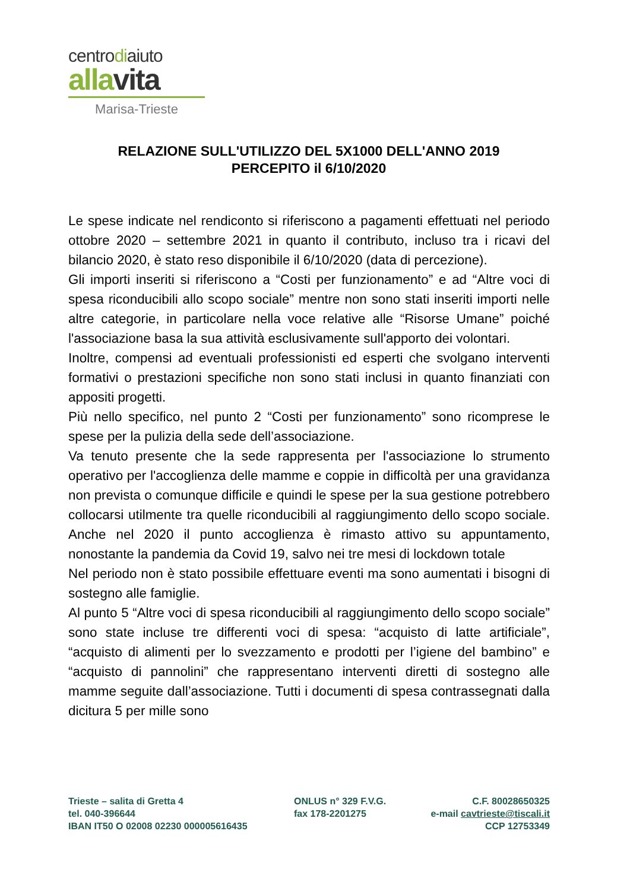centrodiaiuto
allavita
Marisa-Trieste
RELAZIONE SULL'UTILIZZO DEL 5X1000 DELL'ANNO 2019
PERCEPITO il 6/10/2020
Le spese indicate nel rendiconto si riferiscono a pagamenti effettuati nel periodo ottobre 2020 – settembre 2021 in quanto il contributo, incluso tra i ricavi del bilancio 2020, è stato reso disponibile il 6/10/2020 (data di percezione).
Gli importi inseriti si riferiscono a “Costi per funzionamento” e ad “Altre voci di spesa riconducibili allo scopo sociale” mentre non sono stati inseriti importi nelle altre categorie, in particolare nella voce relative alle “Risorse Umane” poiché l'associazione basa la sua attività esclusivamente sull'apporto dei volontari.
Inoltre, compensi ad eventuali professionisti ed esperti che svolgano interventi formativi o prestazioni specifiche non sono stati inclusi in quanto finanziati con appositi progetti.
Più nello specifico, nel punto 2 “Costi per funzionamento” sono ricomprese le spese per la pulizia della sede dell’associazione.
Va tenuto presente che la sede rappresenta per l'associazione lo strumento operativo per l'accoglienza delle mamme e coppie in difficoltà per una gravidanza non prevista o comunque difficile e quindi le spese per la sua gestione potrebbero collocarsi utilmente tra quelle riconducibili al raggiungimento dello scopo sociale. Anche nel 2020 il punto accoglienza è rimasto attivo su appuntamento, nonostante la pandemia da Covid 19, salvo nei tre mesi di lockdown totale
Nel periodo non è stato possibile effettuare eventi ma sono aumentati i bisogni di sostegno alle famiglie.
Al punto 5 “Altre voci di spesa riconducibili al raggiungimento dello scopo sociale” sono state incluse tre differenti voci di spesa: “acquisto di latte artificiale”, “acquisto di alimenti per lo svezzamento e prodotti per l’igiene del bambino” e “acquisto di pannolini” che rappresentano interventi diretti di sostegno alle mamme seguite dall’associazione. Tutti i documenti di spesa contrassegnati dalla dicitura 5 per mille sono
Trieste – salita di Gretta 4
tel. 040-396644
IBAN IT50 O 02008 02230 000005616435
ONLUS n° 329 F.V.G.
fax 178-2201275
C.F. 80028650325
e-mail cavtrieste@tiscali.it
CCP 12753349